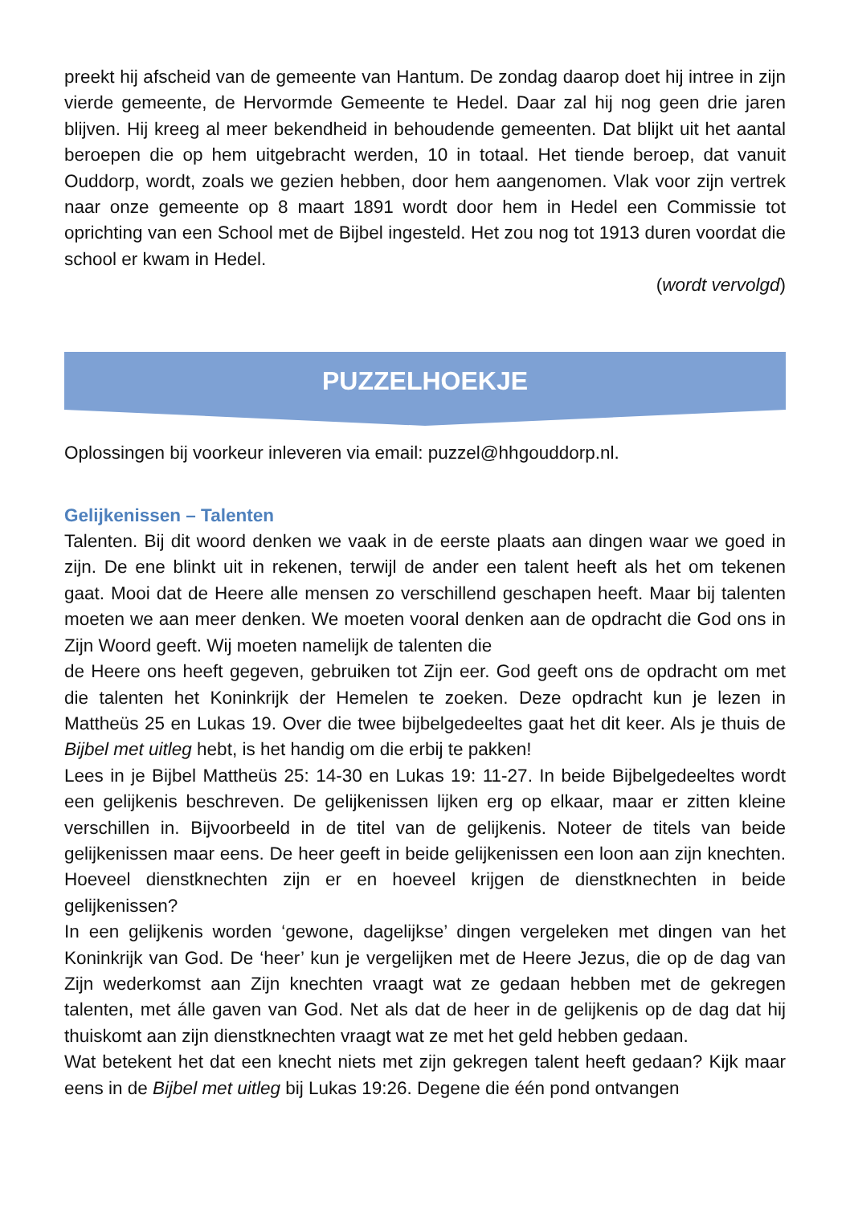preekt hij afscheid van de gemeente van Hantum. De zondag daarop doet hij intree in zijn vierde gemeente, de Hervormde Gemeente te Hedel. Daar zal hij nog geen drie jaren blijven. Hij kreeg al meer bekendheid in behoudende gemeenten. Dat blijkt uit het aantal beroepen die op hem uitgebracht werden, 10 in totaal. Het tiende beroep, dat vanuit Ouddorp, wordt, zoals we gezien hebben, door hem aangenomen. Vlak voor zijn vertrek naar onze gemeente op 8 maart 1891 wordt door hem in Hedel een Commissie tot oprichting van een School met de Bijbel ingesteld. Het zou nog tot 1913 duren voordat die school er kwam in Hedel.
(wordt vervolgd)
PUZZELHOEKJE
Oplossingen bij voorkeur inleveren via email: puzzel@hhgouddorp.nl.
Gelijkenissen – Talenten
Talenten. Bij dit woord denken we vaak in de eerste plaats aan dingen waar we goed in zijn. De ene blinkt uit in rekenen, terwijl de ander een talent heeft als het om tekenen gaat. Mooi dat de Heere alle mensen zo verschillend geschapen heeft. Maar bij talenten moeten we aan meer denken. We moeten vooral denken aan de opdracht die God ons in Zijn Woord geeft. Wij moeten namelijk de talenten die
de Heere ons heeft gegeven, gebruiken tot Zijn eer. God geeft ons de opdracht om met die talenten het Koninkrijk der Hemelen te zoeken. Deze opdracht kun je lezen in Mattheüs 25 en Lukas 19. Over die twee bijbelgedeeltes gaat het dit keer. Als je thuis de Bijbel met uitleg hebt, is het handig om die erbij te pakken!
Lees in je Bijbel Mattheüs 25: 14-30 en Lukas 19: 11-27. In beide Bijbelgedeeltes wordt een gelijkenis beschreven. De gelijkenissen lijken erg op elkaar, maar er zitten kleine verschillen in. Bijvoorbeeld in de titel van de gelijkenis. Noteer de titels van beide gelijkenissen maar eens. De heer geeft in beide gelijkenissen een loon aan zijn knechten. Hoeveel dienstknechten zijn er en hoeveel krijgen de dienstknechten in beide gelijkenissen?
In een gelijkenis worden ‘gewone, dagelijkse’ dingen vergeleken met dingen van het Koninkrijk van God. De ‘heer’ kun je vergelijken met de Heere Jezus, die op de dag van Zijn wederkomst aan Zijn knechten vraagt wat ze gedaan hebben met de gekregen talenten, met álle gaven van God. Net als dat de heer in de gelijkenis op de dag dat hij thuiskomt aan zijn dienstknechten vraagt wat ze met het geld hebben gedaan.
Wat betekent het dat een knecht niets met zijn gekregen talent heeft gedaan? Kijk maar eens in de Bijbel met uitleg bij Lukas 19:26. Degene die één pond ontvangen